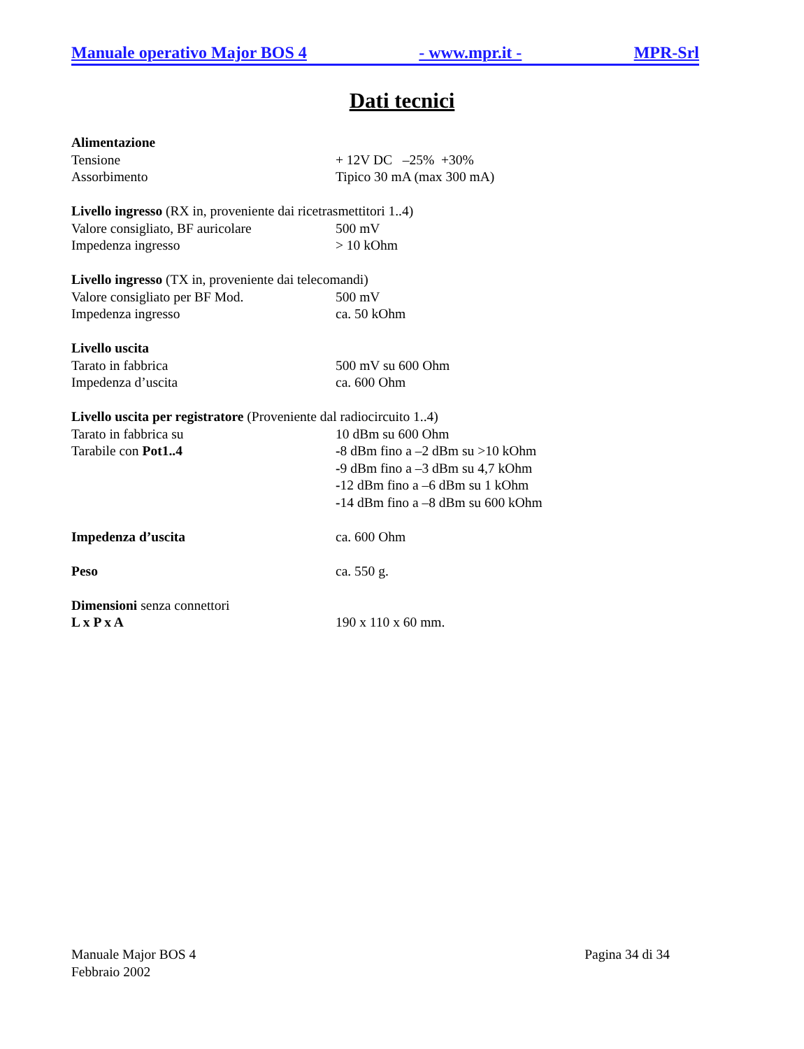Manuale operativo Major BOS 4 - www.mpr.it - MPR-Srl
Dati tecnici
Alimentazione
Tensione + 12V DC –25% +30%
Assorbimento Tipico 30 mA (max 300 mA)
Livello ingresso (RX in, proveniente dai ricetrasmettitori 1..4)
Valore consigliato, BF auricolare 500 mV
Impedenza ingresso > 10 kOhm
Livello ingresso (TX in, proveniente dai telecomandi)
Valore consigliato per BF Mod. 500 mV
Impedenza ingresso ca. 50 kOhm
Livello uscita
Tarato in fabbrica 500 mV su 600 Ohm
Impedenza d’uscita ca. 600 Ohm
Livello uscita per registratore (Proveniente dal radiocircuito 1..4)
Tarato in fabbrica su 10 dBm su 600 Ohm
Tarabile con Pot1..4 -8 dBm fino a –2 dBm su >10 kOhm
-9 dBm fino a –3 dBm su 4,7 kOhm
-12 dBm fino a –6 dBm su 1 kOhm
-14 dBm fino a –8 dBm su 600 kOhm
Impedenza d’uscita ca. 600 Ohm
Peso ca. 550 g.
Dimensioni senza connettori
L x P x A 190 x 110 x 60 mm.
Manuale Major BOS 4
Febbraio 2002
Pagina 34 di 34